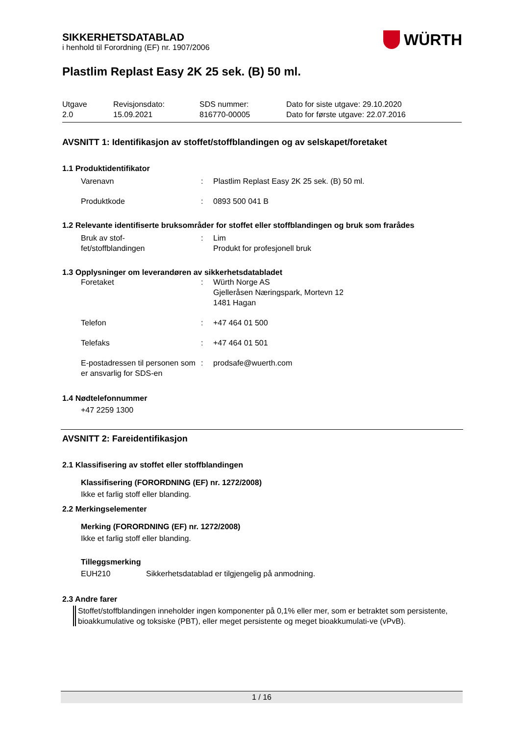WÜRTH
SIKKERHETSDATABLAD
i henhold til Forordning (EF) nr. 1907/2006
Plastlim Replast Easy 2K 25 sek. (B) 50 ml.
| Utgave 2.0 | Revisjonsdato: 15.09.2021 | SDS nummer: 816770-00005 | Dato for siste utgave: 29.10.2020 Dato for første utgave: 22.07.2016 |
AVSNITT 1: Identifikasjon av stoffet/stoffblandingen og av selskapet/foretaket
1.1 Produktidentifikator
| Varenavn | : | Plastlim Replast Easy 2K 25 sek. (B) 50 ml. |
| Produktkode | : | 0893 500 041 B |
1.2 Relevante identifiserte bruksområder for stoffet eller stoffblandingen og bruk som frarådes
| Bruk av stof- fet/stoffblandingen | : | Lim Produkt for profesjonell bruk |
1.3 Opplysninger om leverandøren av sikkerhetsdatabladet
| Foretaket | : | Würth Norge AS Gjelleråsen Næringspark, Mortevn 12 1481 Hagan |
| Telefon | : | +47 464 01 500 |
| Telefaks | : | +47 464 01 501 |
| E-postadressen til personen som er ansvarlig for SDS-en | : | prodsafe@wuerth.com |
1.4 Nødtelefonnummer
+47 2259 1300
AVSNITT 2: Fareidentifikasjon
2.1 Klassifisering av stoffet eller stoffblandingen
Klassifisering (FORORDNING (EF) nr. 1272/2008)
Ikke et farlig stoff eller blanding.
2.2 Merkingselementer
Merking (FORORDNING (EF) nr. 1272/2008)
Ikke et farlig stoff eller blanding.
Tilleggsmerking
EUH210 Sikkerhetsdatablad er tilgjengelig på anmodning.
2.3 Andre farer
Stoffet/stoffblandingen inneholder ingen komponenter på 0,1% eller mer, som er betraktet som persistente, bioakkumulative og toksiske (PBT), eller meget persistente og meget bioakkumulati-ve (vPvB).
1 / 16